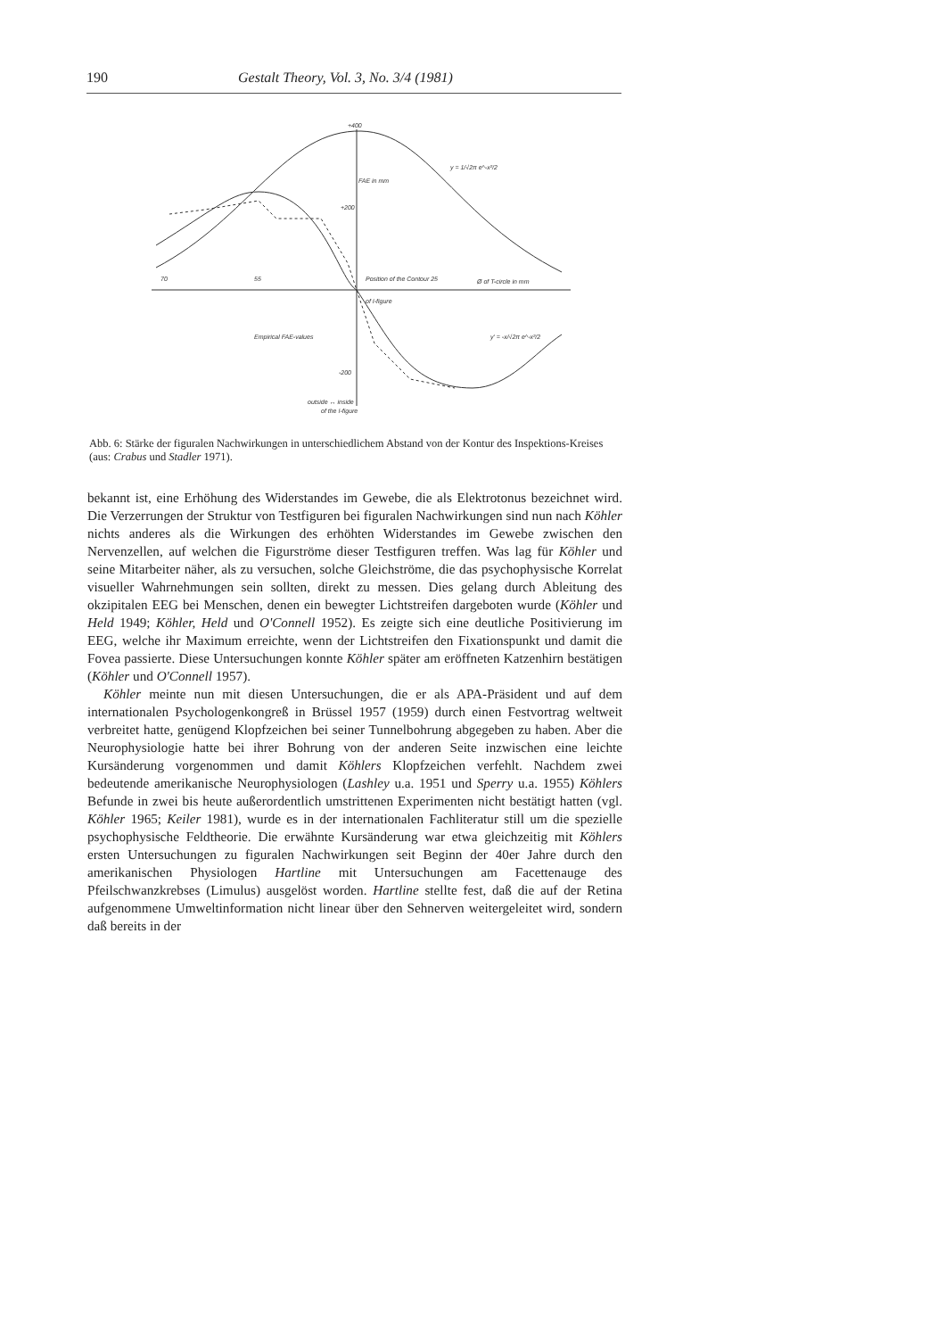190 Gestalt Theory, Vol. 3, No. 3/4 (1981)
+400
FAE in mm
+200
70
55
Position of the Contour 25
Ø of T-circle in mm
of I-figure
Empirical FAE-values
-200
outside ↔ inside
of the I-figure
y = 1/√2π e^-x²/2
y' = -x/√2π e^-x²/2
Abb. 6: Stärke der figuralen Nachwirkungen in unterschiedlichem Abstand von der Kontur des Inspektions-Kreises (aus: Crabus und Stadler 1971).
bekannt ist, eine Erhöhung des Widerstandes im Gewebe, die als Elektrotonus bezeichnet wird. Die Verzerrungen der Struktur von Testfiguren bei figuralen Nachwirkungen sind nun nach Köhler nichts anderes als die Wirkungen des erhöhten Widerstandes im Gewebe zwischen den Nervenzellen, auf welchen die Figurströme dieser Testfiguren treffen. Was lag für Köhler und seine Mitarbeiter näher, als zu versuchen, solche Gleichströme, die das psychophysische Korrelat visueller Wahrnehmungen sein sollten, direkt zu messen. Dies gelang durch Ableitung des okzipitalen EEG bei Menschen, denen ein bewegter Lichtstreifen dargeboten wurde (Köhler und Held 1949; Köhler, Held und O'Connell 1952). Es zeigte sich eine deutliche Positivierung im EEG, welche ihr Maximum erreichte, wenn der Lichtstreifen den Fixationspunkt und damit die Fovea passierte. Diese Untersuchungen konnte Köhler später am eröffneten Katzenhirn bestätigen (Köhler und O'Connell 1957).
Köhler meinte nun mit diesen Untersuchungen, die er als APA-Präsident und auf dem internationalen Psychologenkongreß in Brüssel 1957 (1959) durch einen Festvortrag weltweit verbreitet hatte, genügend Klopfzeichen bei seiner Tunnelbohrung abgegeben zu haben. Aber die Neurophysiologie hatte bei ihrer Bohrung von der anderen Seite inzwischen eine leichte Kursänderung vorgenommen und damit Köhlers Klopfzeichen verfehlt. Nachdem zwei bedeutende amerikanische Neurophysiologen (Lashley u.a. 1951 und Sperry u.a. 1955) Köhlers Befunde in zwei bis heute außerordentlich umstrittenen Experimenten nicht bestätigt hatten (vgl. Köhler 1965; Keiler 1981), wurde es in der internationalen Fachliteratur still um die spezielle psychophysische Feldtheorie. Die erwähnte Kursänderung war etwa gleichzeitig mit Köhlers ersten Untersuchungen zu figuralen Nachwirkungen seit Beginn der 40er Jahre durch den amerikanischen Physiologen Hartline mit Untersuchungen am Facettenauge des Pfeilschwanzkrebses (Limulus) ausgelöst worden. Hartline stellte fest, daß die auf der Retina aufgenommene Umweltinformation nicht linear über den Sehnerven weitergeleitet wird, sondern daß bereits in der